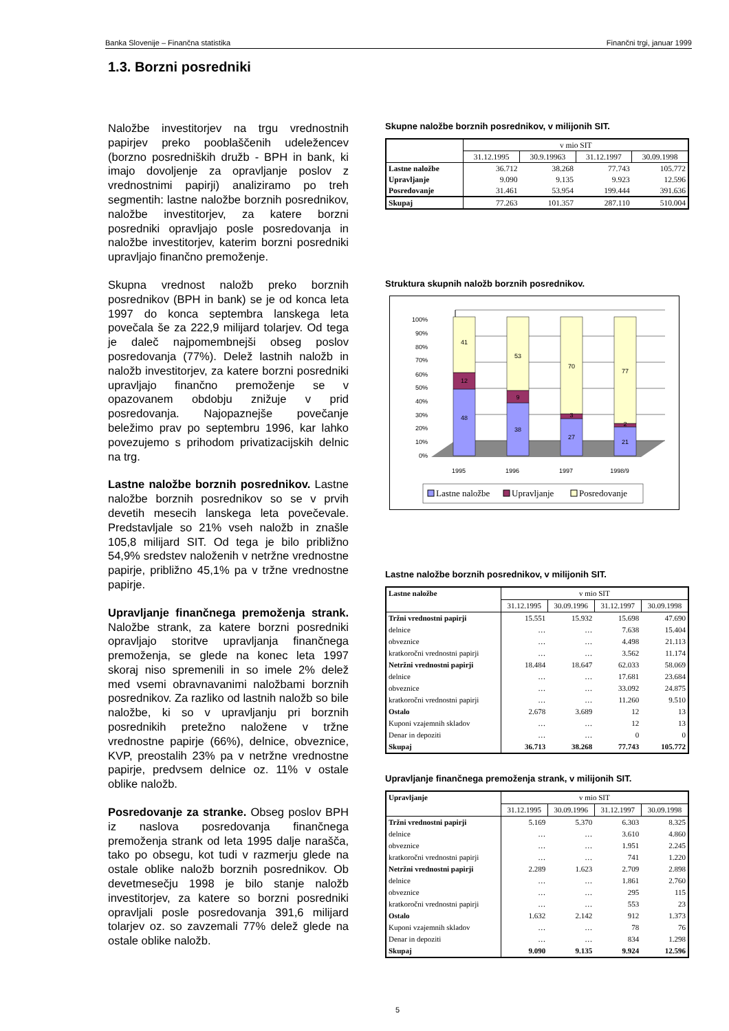Banka Slovenije – Finančna statistika Finančni trgi, januar 1999
1.3. Borzni posredniki
Naložbe investitorjev na trgu vrednostnih papirjev preko pooblaščenih udeležencev (borzno posredniških družb - BPH in bank, ki imajo dovoljenje za opravljanje poslov z vrednostnimi papirji) analiziramo po treh segmentih: lastne naložbe borznih posrednikov, naložbe investitorjev, za katere borzni posredniki opravljajo posle posredovanja in naložbe investitorjev, katerim borzni posredniki upravljajo finančno premoženje.
Skupna vrednost naložb preko borznih posrednikov (BPH in bank) se je od konca leta 1997 do konca septembra lanskega leta povečala še za 222,9 milijard tolarjev. Od tega je daleč najpomembnejši obseg poslov posredovanja (77%). Delež lastnih naložb in naložb investitorjev, za katere borzni posredniki upravljajo finančno premoženje se v opazovanem obdobju znižuje v prid posredovanja. Najopaznejše povečanje beležimo prav po septembru 1996, kar lahko povezujemo s prihodom privatizacijskih delnic na trg.
Lastne naložbe borznih posrednikov. Lastne naložbe borznih posrednikov so se v prvih devetih mesecih lanskega leta povečevale. Predstavljale so 21% vseh naložb in znašle 105,8 milijard SIT. Od tega je bilo približno 54,9% sredstev naloženih v netržne vrednostne papirje, približno 45,1% pa v tržne vrednostne papirje.
Upravljanje finančnega premoženja strank. Naložbe strank, za katere borzni posredniki opravljajo storitve upravljanja finančnega premoženja, se glede na konec leta 1997 skoraj niso spremenili in so imele 2% delež med vsemi obravnavanimi naložbami borznih posrednikov. Za razliko od lastnih naložb so bile naložbe, ki so v upravljanju pri borznih posrednikih pretežno naložene v tržne vrednostne papirje (66%), delnice, obveznice, KVP, preostalih 23% pa v netržne vrednostne papirje, predvsem delnice oz. 11% v ostale oblike naložb.
Posredovanje za stranke. Obseg poslov BPH iz naslova posredovanja finančnega premoženja strank od leta 1995 dalje narašča, tako po obsegu, kot tudi v razmerju glede na ostale oblike naložb borznih posrednikov. Ob devetmesečju 1998 je bilo stanje naložb investitorjev, za katere so borzni posredniki opravljali posle posredovanja 391,6 milijard tolarjev oz. so zavzemali 77% delež glede na ostale oblike naložb.
Skupne naložbe borznih posrednikov, v milijonih SIT.
| | v mio SIT | | | |
| --- | --- | --- | --- | --- |
| | 31.12.1995 | 30.9.19963 | 31.12.1997 | 30.09.1998 |
| Lastne naložbe | 36.712 | 38.268 | 77.743 | 105.772 |
| Upravljanje | 9.090 | 9.135 | 9.923 | 12.596 |
| Posredovanje | 31.461 | 53.954 | 199.444 | 391.636 |
| Skupaj | 77.263 | 101.357 | 287.110 | 510.004 |
Struktura skupnih naložb borznih posrednikov.
100%
90%
80%
70%
60%
50%
40%
30%
20%
10%
0%
41
12
48
53
9
38
70
3
27
77
2
21
1995
1996
1997
1998/9
Lastne naložbe
Upravljanje
Posredovanje
Lastne naložbe borznih posrednikov, v milijonih SIT.
| Lastne naložbe | v mio SIT | | | |
| --- | --- | --- | --- | --- |
| | 31.12.1995 | 30.09.1996 | 31.12.1997 | 30.09.1998 |
| Tržni vrednostni papirji | 15.551 | 15.932 | 15.698 | 47.690 |
| delnice | … | … | 7.638 | 15.404 |
| obveznice | … | … | 4.498 | 21.113 |
| kratkoročni vrednostni papirji | … | … | 3.562 | 11.174 |
| Netržni vrednostni papirji | 18.484 | 18.647 | 62.033 | 58.069 |
| delnice | … | … | 17.681 | 23.684 |
| obveznice | … | … | 33.092 | 24.875 |
| kratkoročni vrednostni papirji | … | … | 11.260 | 9.510 |
| Ostalo | 2.678 | 3.689 | 12 | 13 |
| Kuponi vzajemnih skladov | … | … | 12 | 13 |
| Denar in depoziti | … | … | 0 | 0 |
| Skupaj | 36.713 | 38.268 | 77.743 | 105.772 |
Upravljanje finančnega premoženja strank, v milijonih SIT.
| Upravljanje | v mio SIT | | | |
| --- | --- | --- | --- | --- |
| | 31.12.1995 | 30.09.1996 | 31.12.1997 | 30.09.1998 |
| Tržni vrednostni papirji | 5.169 | 5.370 | 6.303 | 8.325 |
| delnice | … | … | 3.610 | 4.860 |
| obveznice | … | … | 1.951 | 2.245 |
| kratkoročni vrednostni papirji | … | … | 741 | 1.220 |
| Netržni vrednostni papirji | 2.289 | 1.623 | 2.709 | 2.898 |
| delnice | … | … | 1.861 | 2.760 |
| obveznice | … | … | 295 | 115 |
| kratkoročni vrednostni papirji | … | … | 553 | 23 |
| Ostalo | 1.632 | 2.142 | 912 | 1.373 |
| Kuponi vzajemnih skladov | … | … | 78 | 76 |
| Denar in depoziti | … | … | 834 | 1.298 |
| Skupaj | 9.090 | 9.135 | 9.924 | 12.596 |
5